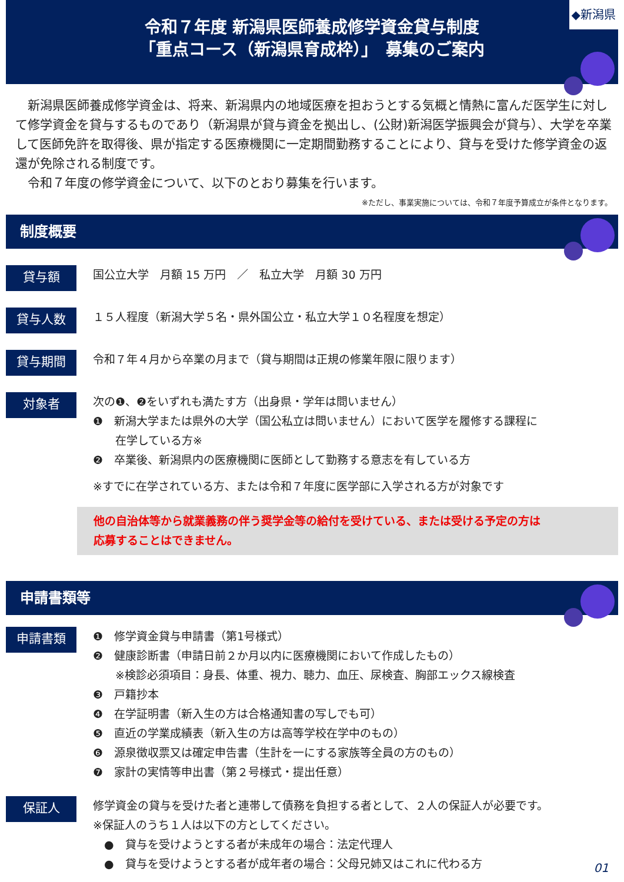令和７年度 新潟県医師養成修学資金貸与制度
「重点コース（新潟県育成枠）」　募集のご案内
◆新潟県
　新潟県医師養成修学資金は、将来、新潟県内の地域医療を担おうとする気概と情熱に富んだ医学生に対して修学資金を貸与するものであり（新潟県が貸与資金を拠出し、(公財)新潟医学振興会が貸与）、大学を卒業して医師免許を取得後、県が指定する医療機関に一定期間勤務することにより、貸与を受けた修学資金の返還が免除される制度です。
　令和７年度の修学資金について、以下のとおり募集を行います。
※ただし、事業実施については、令和７年度予算成立が条件となります。
制度概要
貸与額
国公立大学　月額 15 万円　／　私立大学　月額 30 万円
貸与人数
１５人程度（新潟大学５名・県外国公立・私立大学１０名程度を想定）
貸与期間
令和７年４月から卒業の月まで（貸与期間は正規の修業年限に限ります）
対象者
次の❶、❷をいずれも満たす方（出身県・学年は問いません）
❶　新潟大学または県外の大学（国公私立は問いません）において医学を履修する課程に
　　在学している方※
❷　卒業後、新潟県内の医療機関に医師として勤務する意志を有している方
※すでに在学されている方、または令和７年度に医学部に入学される方が対象です
他の自治体等から就業義務の伴う奨学金等の給付を受けている、または受ける予定の方は
応募することはできません。
申請書類等
申請書類
❶　修学資金貸与申請書（第1号様式）
❷　健康診断書（申請日前２か月以内に医療機関において作成したもの）
　　※検診必須項目：身長、体重、視力、聴力、血圧、尿検査、胸部エックス線検査
❸　戸籍抄本
❹　在学証明書（新入生の方は合格通知書の写しでも可）
❺　直近の学業成績表（新入生の方は高等学校在学中のもの）
❻　源泉徴収票又は確定申告書（生計を一にする家族等全員の方のもの）
❼　家計の実情等申出書（第２号様式・提出任意）
保証人
修学資金の貸与を受けた者と連帯して債務を負担する者として、２人の保証人が必要です。
※保証人のうち１人は以下の方としてください。
　●　貸与を受けようとする者が未成年の場合：法定代理人
　●　貸与を受けようとする者が成年者の場合：父母兄姉又はこれに代わる方
01